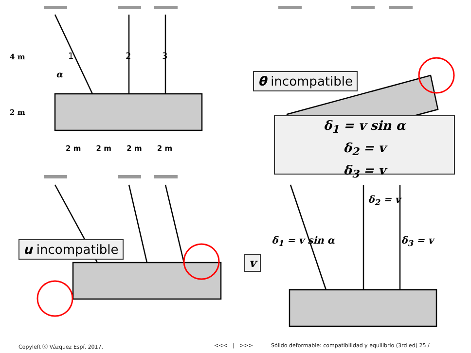4 m
2 m
α
1 2 3
2 m 2 m 2 m 2 m
θ incompatible
δ<sub>1</sub> = v sin α
δ<sub>2</sub> = v
δ<sub>3</sub> = v
u incompatible
v
δ<sub>2</sub> = v
δ<sub>1</sub> = v sin α δ<sub>3</sub> = v
Copyleft ⓒ Vázquez Espí, 2017. <<< | >>>
Sólido deformable: compatibilidad y equilibrio (3rd ed) 25 /